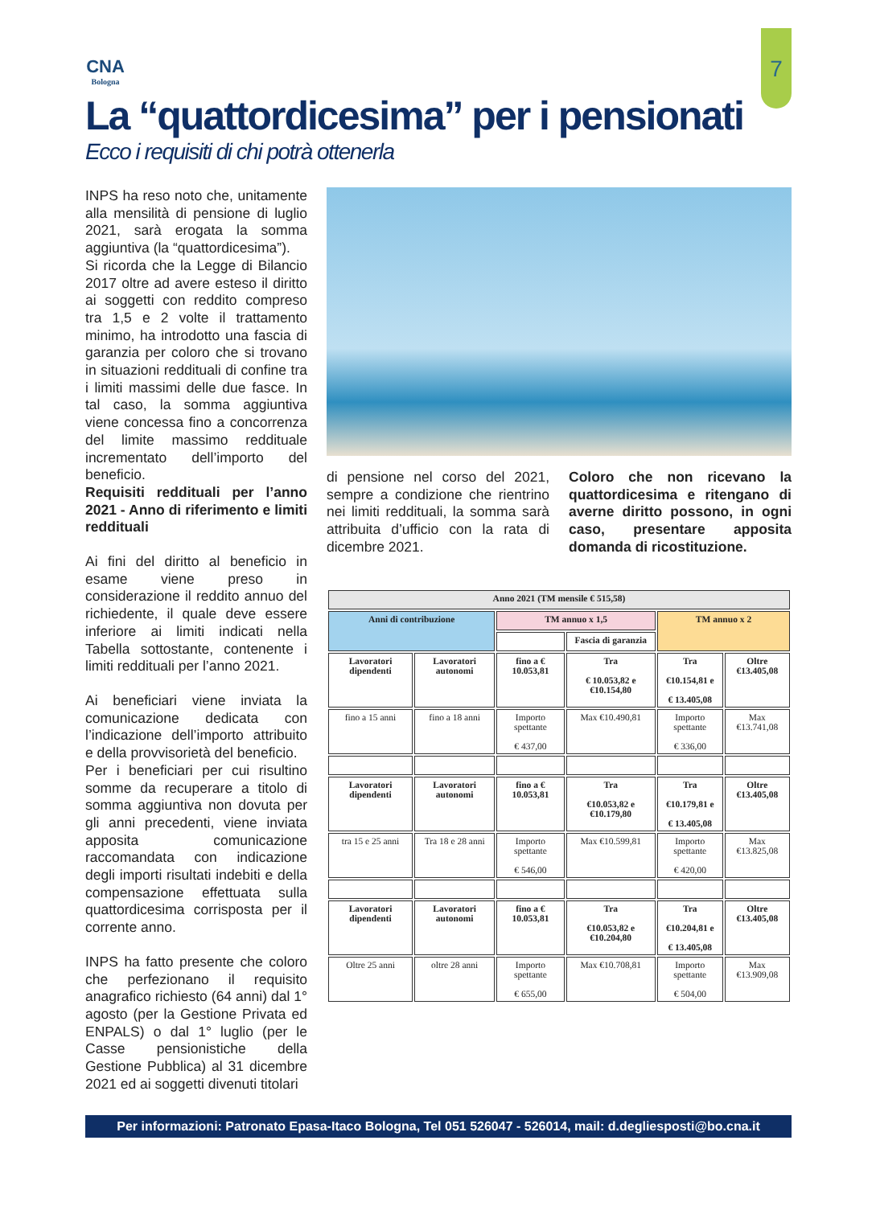7
CNA
Bologna
La “quattordicesima” per i pensionati
Ecco i requisiti di chi potrà ottenerla
INPS ha reso noto che, unitamente alla mensilità di pensione di luglio 2021, sarà erogata la somma aggiuntiva (la “quattordicesima”).
Si ricorda che la Legge di Bilancio 2017 oltre ad avere esteso il diritto ai soggetti con reddito compreso tra 1,5 e 2 volte il trattamento minimo, ha introdotto una fascia di garanzia per coloro che si trovano in situazioni reddituali di confine tra i limiti massimi delle due fasce. In tal caso, la somma aggiuntiva viene concessa fino a concorrenza del limite massimo reddituale incrementato dell’importo del beneficio.
Requisiti reddituali per l’anno 2021 - Anno di riferimento e limiti reddituali
Ai fini del diritto al beneficio in esame viene preso in considerazione il reddito annuo del richiedente, il quale deve essere inferiore ai limiti indicati nella Tabella sottostante, contenente i limiti reddituali per l’anno 2021.
Ai beneficiari viene inviata la comunicazione dedicata con l’indicazione dell’importo attribuito e della provvisorietà del beneficio.
Per i beneficiari per cui risultino somme da recuperare a titolo di somma aggiuntiva non dovuta per gli anni precedenti, viene inviata apposita comunicazione raccomandata con indicazione degli importi risultati indebiti e della compensazione effettuata sulla quattordicesima corrisposta per il corrente anno.
INPS ha fatto presente che coloro che perfezionano il requisito anagrafico richiesto (64 anni) dal 1° agosto (per la Gestione Privata ed ENPALS) o dal 1° luglio (per le Casse pensionistiche della Gestione Pubblica) al 31 dicembre 2021 ed ai soggetti divenuti titolari
di pensione nel corso del 2021, sempre a condizione che rientrino nei limiti reddituali, la somma sarà attribuita d’ufficio con la rata di dicembre 2021.
Coloro che non ricevano la quattordicesima e ritengano di averne diritto possono, in ogni caso, presentare apposita domanda di ricostituzione.
| Anno 2021 (TM mensile € 515,58) | | | | | |
| --- | --- | --- | --- | --- | --- |
| Anni di contribuzione | | TM annuo x 1,5 | | TM annuo x 2 | |
| | | | Fascia di garanzia | | |
| Lavoratori dipendenti | Lavoratori autonomi | fino a € 10.053,81 | Tra € 10.053,82 e €10.154,80 | Tra €10.154,81 e € 13.405,08 | Oltre €13.405,08 |
| fino a 15 anni | fino a 18 anni | Importo spettante € 437,00 | Max €10.490,81 | Importo spettante € 336,00 | Max €13.741,08 |
| Lavoratori dipendenti | Lavoratori autonomi | fino a € 10.053,81 | Tra €10.053,82 e €10.179,80 | Tra €10.179,81 e € 13.405,08 | Oltre €13.405,08 |
| tra 15 e 25 anni | Tra 18 e 28 anni | Importo spettante € 546,00 | Max €10.599,81 | Importo spettante € 420,00 | Max €13.825,08 |
| Lavoratori dipendenti | Lavoratori autonomi | fino a € 10.053,81 | Tra €10.053,82 e €10.204,80 | Tra €10.204,81 e € 13.405,08 | Oltre €13.405,08 |
| Oltre 25 anni | oltre 28 anni | Importo spettante € 655,00 | Max €10.708,81 | Importo spettante € 504,00 | Max €13.909,08 |
Per informazioni: Patronato Epasa-Itaco Bologna, Tel 051 526047 - 526014, mail: d.degliesposti@bo.cna.it